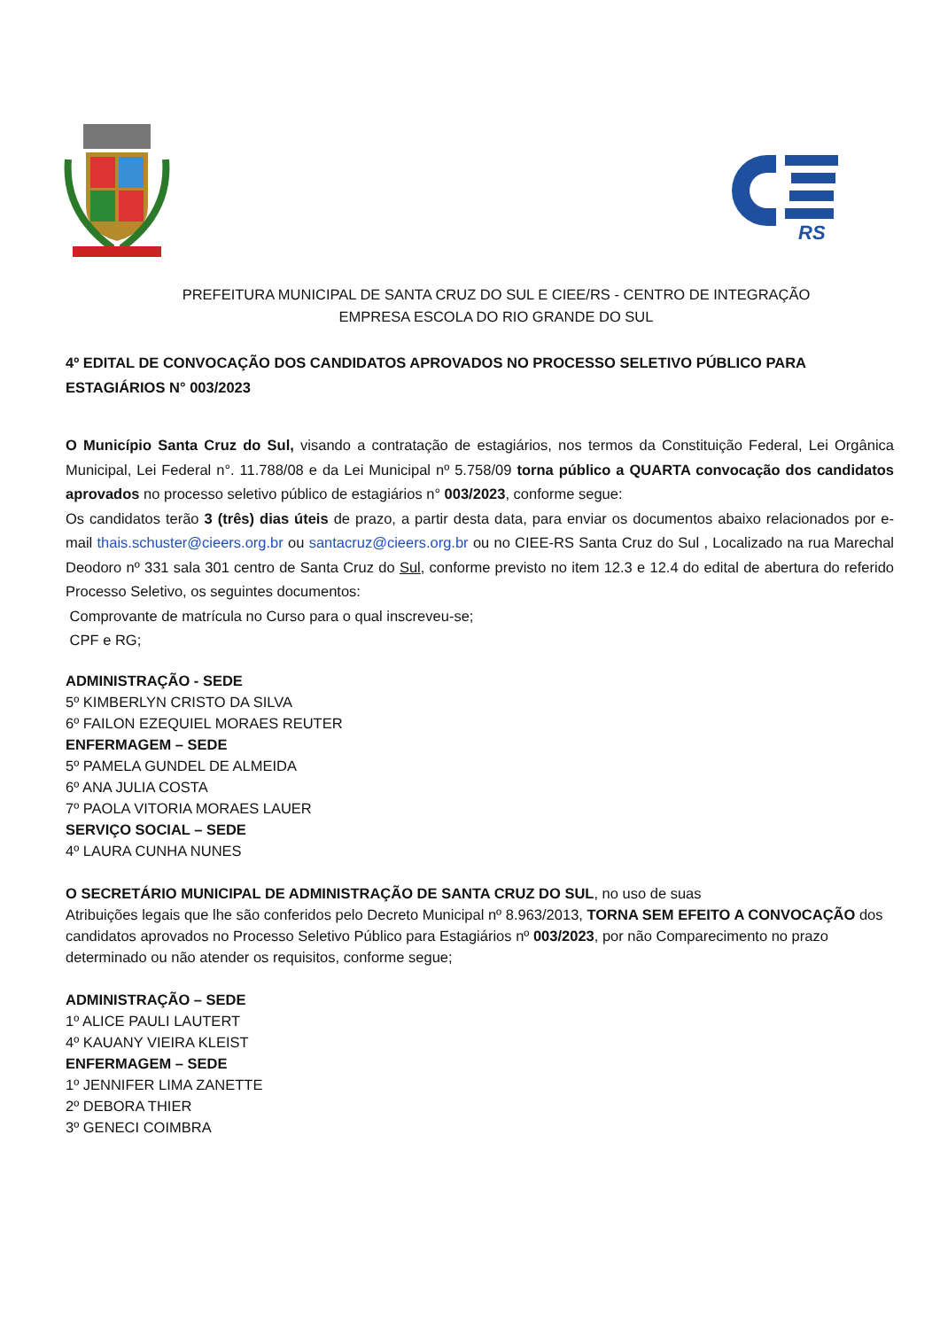RS
PREFEITURA MUNICIPAL DE SANTA CRUZ DO SUL E CIEE/RS - CENTRO DE INTEGRAÇÃO EMPRESA ESCOLA DO RIO GRANDE DO SUL
4º EDITAL DE CONVOCAÇÃO DOS CANDIDATOS APROVADOS NO PROCESSO SELETIVO PÚBLICO PARA ESTAGIÁRIOS N° 003/2023
O Município Santa Cruz do Sul, visando a contratação de estagiários, nos termos da Constituição Federal, Lei Orgânica Municipal, Lei Federal n°. 11.788/08 e da Lei Municipal nº 5.758/09 torna público a QUARTA convocação dos candidatos aprovados no processo seletivo público de estagiários n° 003/2023, conforme segue:
Os candidatos terão 3 (três) dias úteis de prazo, a partir desta data, para enviar os documentos abaixo relacionados por e-mail thais.schuster@cieers.org.br ou santacruz@cieers.org.br ou no CIEE-RS Santa Cruz do Sul , Localizado na rua Marechal Deodoro nº 331 sala 301 centro de Santa Cruz do Sul, conforme previsto no item 12.3 e 12.4 do edital de abertura do referido Processo Seletivo, os seguintes documentos:
Comprovante de matrícula no Curso para o qual inscreveu-se;
CPF e RG;
ADMINISTRAÇÃO - SEDE
5º KIMBERLYN CRISTO DA SILVA
6º FAILON EZEQUIEL MORAES REUTER
ENFERMAGEM – SEDE
5º PAMELA GUNDEL DE ALMEIDA
6º ANA JULIA COSTA
7º PAOLA VITORIA MORAES LAUER
SERVIÇO SOCIAL – SEDE
4º LAURA CUNHA NUNES
O SECRETÁRIO MUNICIPAL DE ADMINISTRAÇÃO DE SANTA CRUZ DO SUL, no uso de suas
Atribuições legais que lhe são conferidos pelo Decreto Municipal nº 8.963/2013, TORNA SEM EFEITO A CONVOCAÇÃO dos candidatos aprovados no Processo Seletivo Público para Estagiários nº 003/2023, por não Comparecimento no prazo determinado ou não atender os requisitos, conforme segue;
ADMINISTRAÇÃO – SEDE
1º ALICE PAULI LAUTERT
4º KAUANY VIEIRA KLEIST
ENFERMAGEM – SEDE
1º JENNIFER LIMA ZANETTE
2º DEBORA THIER
3º GENECI COIMBRA